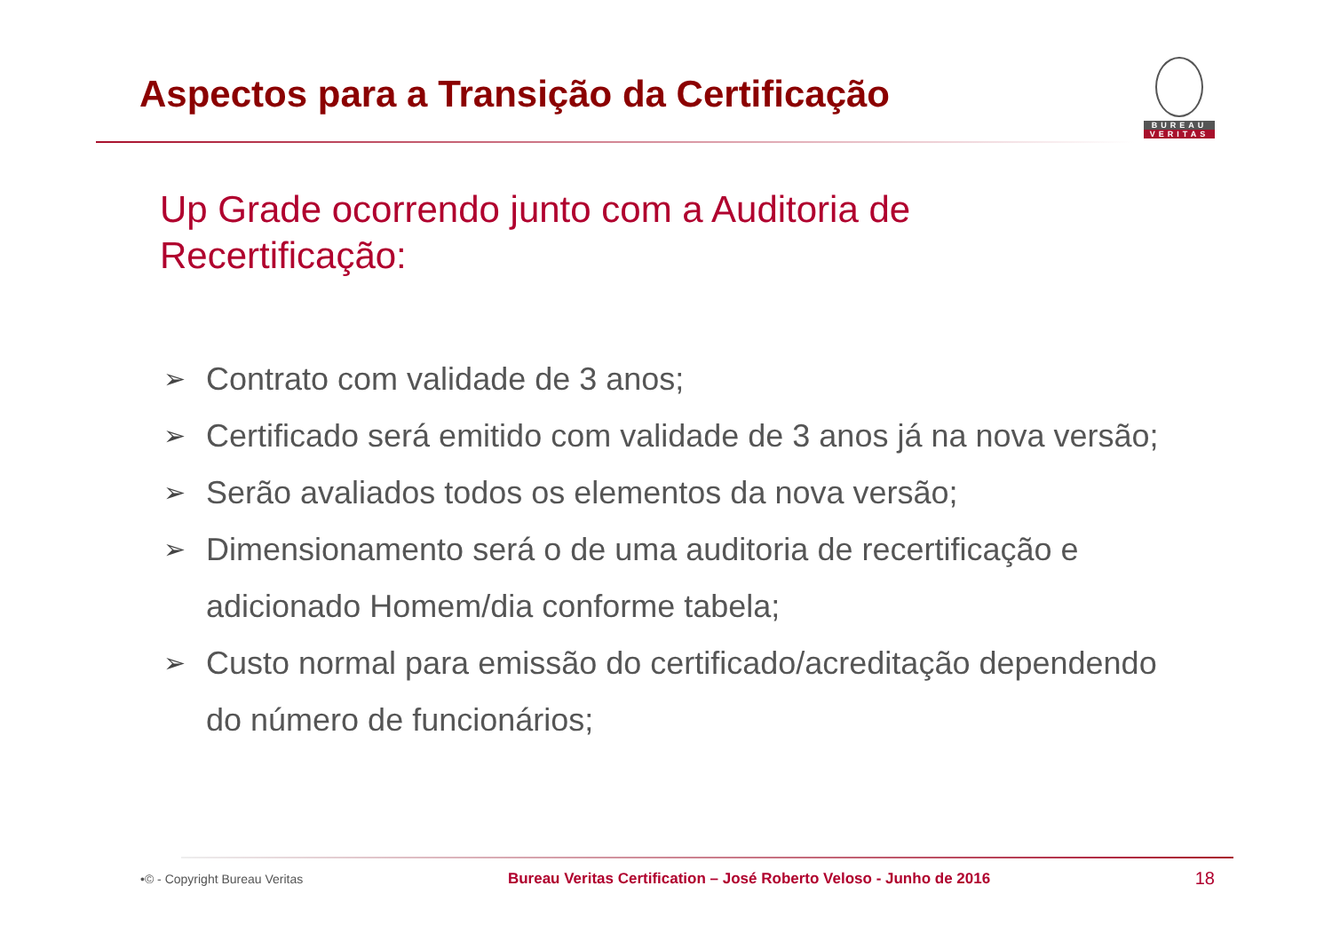Aspectos para a Transição da Certificação
BUREAU
VERITAS
Up Grade ocorrendo junto com a Auditoria de Recertificação:
➢ Contrato com validade de 3 anos;
➢ Certificado será emitido com validade de 3 anos já na nova versão;
➢ Serão avaliados todos os elementos da nova versão;
➢ Dimensionamento será o de uma auditoria de recertificação e adicionado Homem/dia conforme tabela;
➢ Custo normal para emissão do certificado/acreditação dependendo do número de funcionários;
•© - Copyright Bureau Veritas Bureau Veritas Certification – José Roberto Veloso - Junho de 2016 18